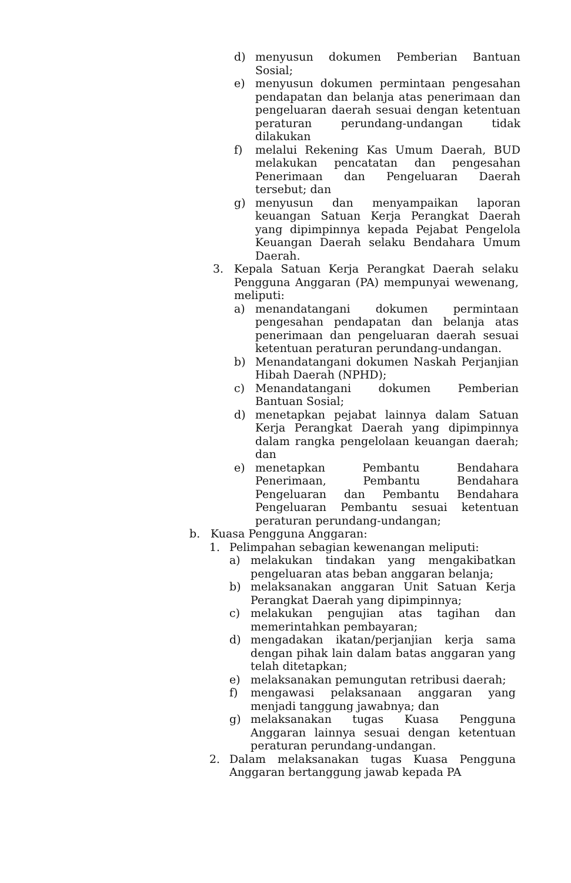d) menyusun dokumen Pemberian Bantuan Sosial;
e) menyusun dokumen permintaan pengesahan pendapatan dan belanja atas penerimaan dan pengeluaran daerah sesuai dengan ketentuan peraturan perundang-undangan tidak dilakukan
f) melalui Rekening Kas Umum Daerah, BUD melakukan pencatatan dan pengesahan Penerimaan dan Pengeluaran Daerah tersebut; dan
g) menyusun dan menyampaikan laporan keuangan Satuan Kerja Perangkat Daerah yang dipimpinnya kepada Pejabat Pengelola Keuangan Daerah selaku Bendahara Umum Daerah.
3. Kepala Satuan Kerja Perangkat Daerah selaku Pengguna Anggaran (PA) mempunyai wewenang, meliputi:
a) menandatangani dokumen permintaan pengesahan pendapatan dan belanja atas penerimaan dan pengeluaran daerah sesuai ketentuan peraturan perundang-undangan.
b) Menandatangani dokumen Naskah Perjanjian Hibah Daerah (NPHD);
c) Menandatangani dokumen Pemberian Bantuan Sosial;
d) menetapkan pejabat lainnya dalam Satuan Kerja Perangkat Daerah yang dipimpinnya dalam rangka pengelolaan keuangan daerah; dan
e) menetapkan Pembantu Bendahara Penerimaan, Pembantu Bendahara Pengeluaran dan Pembantu Bendahara Pengeluaran Pembantu sesuai ketentuan peraturan perundang-undangan;
b. Kuasa Pengguna Anggaran:
1. Pelimpahan sebagian kewenangan meliputi:
a) melakukan tindakan yang mengakibatkan pengeluaran atas beban anggaran belanja;
b) melaksanakan anggaran Unit Satuan Kerja Perangkat Daerah yang dipimpinnya;
c) melakukan pengujian atas tagihan dan memerintahkan pembayaran;
d) mengadakan ikatan/perjanjian kerja sama dengan pihak lain dalam batas anggaran yang telah ditetapkan;
e) melaksanakan pemungutan retribusi daerah;
f) mengawasi pelaksanaan anggaran yang menjadi tanggung jawabnya; dan
g) melaksanakan tugas Kuasa Pengguna Anggaran lainnya sesuai dengan ketentuan peraturan perundang-undangan.
2. Dalam melaksanakan tugas Kuasa Pengguna Anggaran bertanggung jawab kepada PA